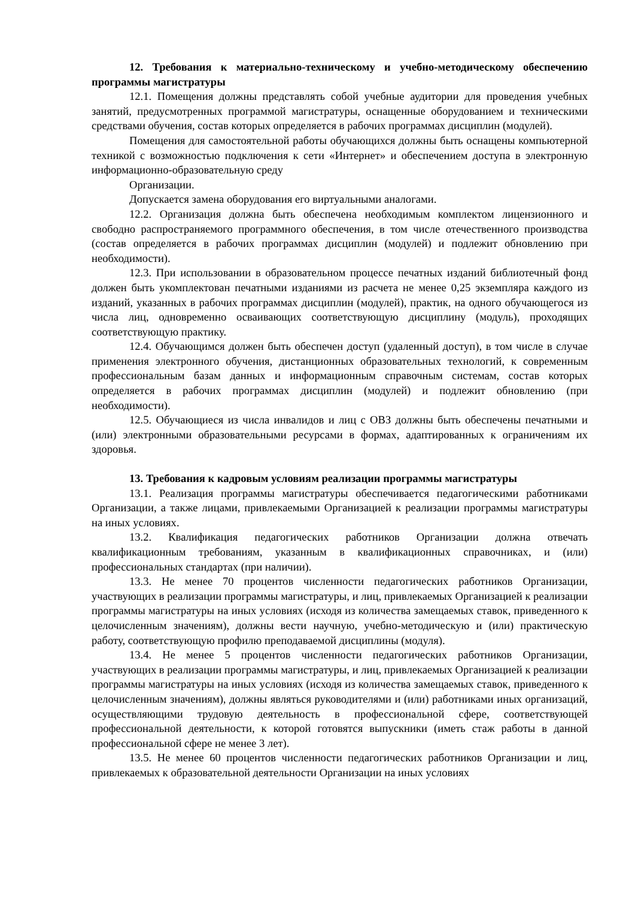12. Требования к материально-техническому и учебно-методическому обеспечению программы магистратуры
12.1. Помещения должны представлять собой учебные аудитории для проведения учебных занятий, предусмотренных программой магистратуры, оснащенные оборудованием и техническими средствами обучения, состав которых определяется в рабочих программах дисциплин (модулей).
Помещения для самостоятельной работы обучающихся должны быть оснащены компьютерной техникой с возможностью подключения к сети «Интернет» и обеспечением доступа в электронную информационно-образовательную среду
Организации.
Допускается замена оборудования его виртуальными аналогами.
12.2. Организация должна быть обеспечена необходимым комплектом лицензионного и свободно распространяемого программного обеспечения, в том числе отечественного производства (состав определяется в рабочих программах дисциплин (модулей) и подлежит обновлению при необходимости).
12.3. При использовании в образовательном процессе печатных изданий библиотечный фонд должен быть укомплектован печатными изданиями из расчета не менее 0,25 экземпляра каждого из изданий, указанных в рабочих программах дисциплин (модулей), практик, на одного обучающегося из числа лиц, одновременно осваивающих соответствующую дисциплину (модуль), проходящих соответствующую практику.
12.4. Обучающимся должен быть обеспечен доступ (удаленный доступ), в том числе в случае применения электронного обучения, дистанционных образовательных технологий, к современным профессиональным базам данных и информационным справочным системам, состав которых определяется в рабочих программах дисциплин (модулей) и подлежит обновлению (при необходимости).
12.5. Обучающиеся из числа инвалидов и лиц с ОВЗ должны быть обеспечены печатными и (или) электронными образовательными ресурсами в формах, адаптированных к ограничениям их здоровья.
13. Требования к кадровым условиям реализации программы магистратуры
13.1. Реализация программы магистратуры обеспечивается педагогическими работниками Организации, а также лицами, привлекаемыми Организацией к реализации программы магистратуры на иных условиях.
13.2. Квалификация педагогических работников Организации должна отвечать квалификационным требованиям, указанным в квалификационных справочниках, и (или) профессиональных стандартах (при наличии).
13.3. Не менее 70 процентов численности педагогических работников Организации, участвующих в реализации программы магистратуры, и лиц, привлекаемых Организацией к реализации программы магистратуры на иных условиях (исходя из количества замещаемых ставок, приведенного к целочисленным значениям), должны вести научную, учебно-методическую и (или) практическую работу, соответствующую профилю преподаваемой дисциплины (модуля).
13.4. Не менее 5 процентов численности педагогических работников Организации, участвующих в реализации программы магистратуры, и лиц, привлекаемых Организацией к реализации программы магистратуры на иных условиях (исходя из количества замещаемых ставок, приведенного к целочисленным значениям), должны являться руководителями и (или) работниками иных организаций, осуществляющими трудовую деятельность в профессиональной сфере, соответствующей профессиональной деятельности, к которой готовятся выпускники (иметь стаж работы в данной профессиональной сфере не менее 3 лет).
13.5. Не менее 60 процентов численности педагогических работников Организации и лиц, привлекаемых к образовательной деятельности Организации на иных условиях